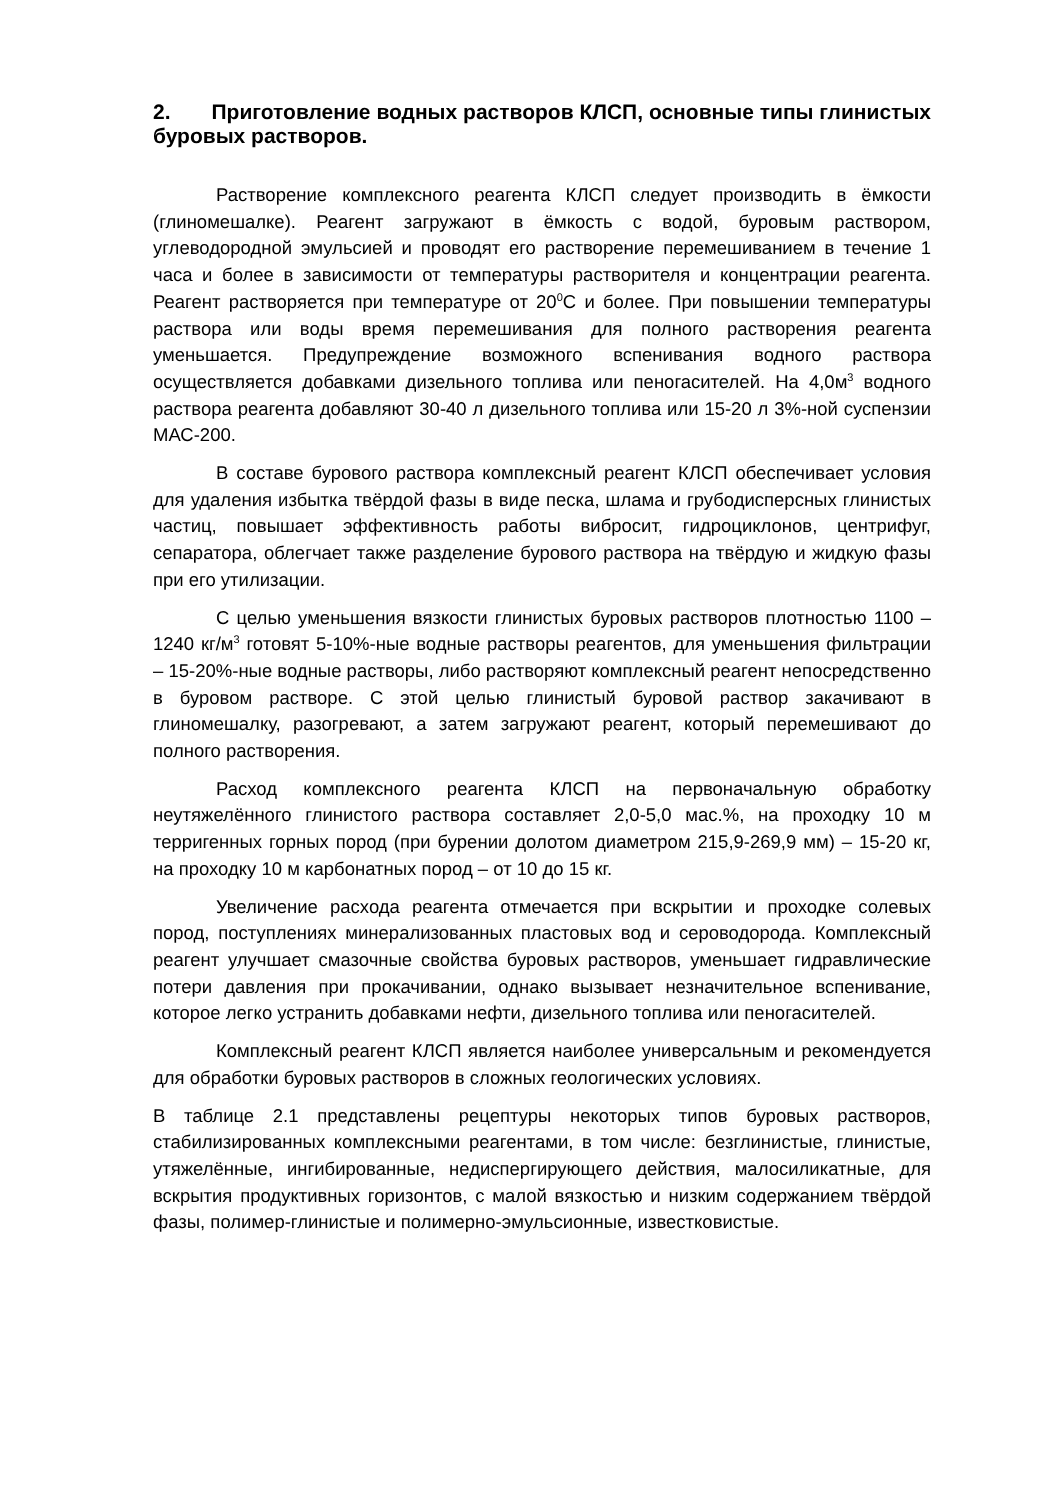2. Приготовление водных растворов КЛСП, основные типы глинистых буровых растворов.
Растворение комплексного реагента КЛСП следует производить в ёмкости (глиномешалке). Реагент загружают в ёмкость с водой, буровым раствором, углеводородной эмульсией и проводят его растворение перемешиванием в течение 1 часа и более в зависимости от температуры растворителя и концентрации реагента. Реагент растворяется при температуре от 20<sup>0</sup>С и более. При повышении температуры раствора или воды время перемешивания для полного растворения реагента уменьшается. Предупреждение возможного вспенивания водного раствора осуществляется добавками дизельного топлива или пеногасителей. На 4,0м<sup>3</sup> водного раствора реагента добавляют 30-40 л дизельного топлива или 15-20 л 3%-ной суспензии МАС-200.
В составе бурового раствора комплексный реагент КЛСП обеспечивает условия для удаления избытка твёрдой фазы в виде песка, шлама и грубодисперсных глинистых частиц, повышает эффективность работы вибросит, гидроциклонов, центрифуг, сепаратора, облегчает также разделение бурового раствора на твёрдую и жидкую фазы при его утилизации.
С целью уменьшения вязкости глинистых буровых растворов плотностью 1100 – 1240 кг/м<sup>3</sup> готовят 5-10%-ные водные растворы реагентов, для уменьшения фильтрации – 15-20%-ные водные растворы, либо растворяют комплексный реагент непосредственно в буровом растворе. С этой целью глинистый буровой раствор закачивают в глиномешалку, разогревают, а затем загружают реагент, который перемешивают до полного растворения.
Расход комплексного реагента КЛСП на первоначальную обработку неутяжелённого глинистого раствора составляет 2,0-5,0 мас.%, на проходку 10 м терригенных горных пород (при бурении долотом диаметром 215,9-269,9 мм) – 15-20 кг, на проходку 10 м карбонатных пород – от 10 до 15 кг.
Увеличение расхода реагента отмечается при вскрытии и проходке солевых пород, поступлениях минерализованных пластовых вод и сероводорода. Комплексный реагент улучшает смазочные свойства буровых растворов, уменьшает гидравлические потери давления при прокачивании, однако вызывает незначительное вспенивание, которое легко устранить добавками нефти, дизельного топлива или пеногасителей.
Комплексный реагент КЛСП является наиболее универсальным и рекомендуется для обработки буровых растворов в сложных геологических условиях.
В таблице 2.1 представлены рецептуры некоторых типов буровых растворов, стабилизированных комплексными реагентами, в том числе: безглинистые, глинистые, утяжелённые, ингибированные, недиспергирующего действия, малосиликатные, для вскрытия продуктивных горизонтов, с малой вязкостью и низким содержанием твёрдой фазы, полимер-глинистые и полимерно-эмульсионные, известковистые.